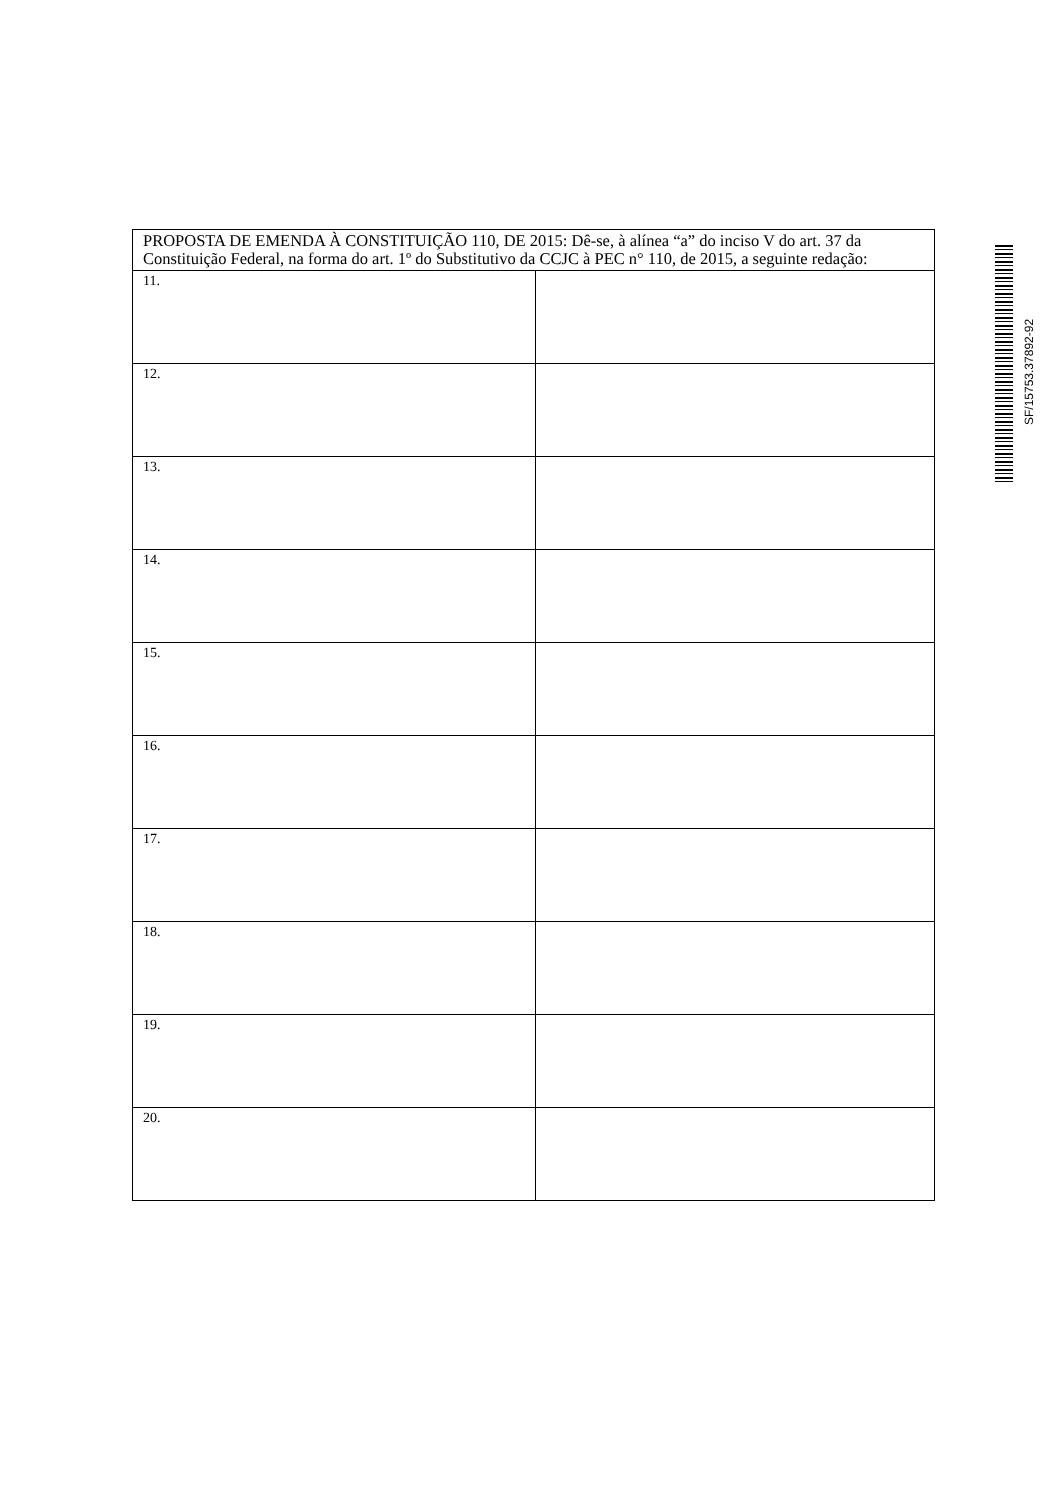| PROPOSTA DE EMENDA À CONSTITUIÇÃO 110, DE 2015: Dê-se, à alínea “a” do inciso V do art. 37 da Constituição Federal, na forma do art. 1º do Substitutivo da CCJC à PEC n° 110, de 2015, a seguinte redação: | |
| 11. | |
| 12. | |
| 13. | |
| 14. | |
| 15. | |
| 16. | |
| 17. | |
| 18. | |
| 19. | |
| 20. | |
SF/15753.37892-92